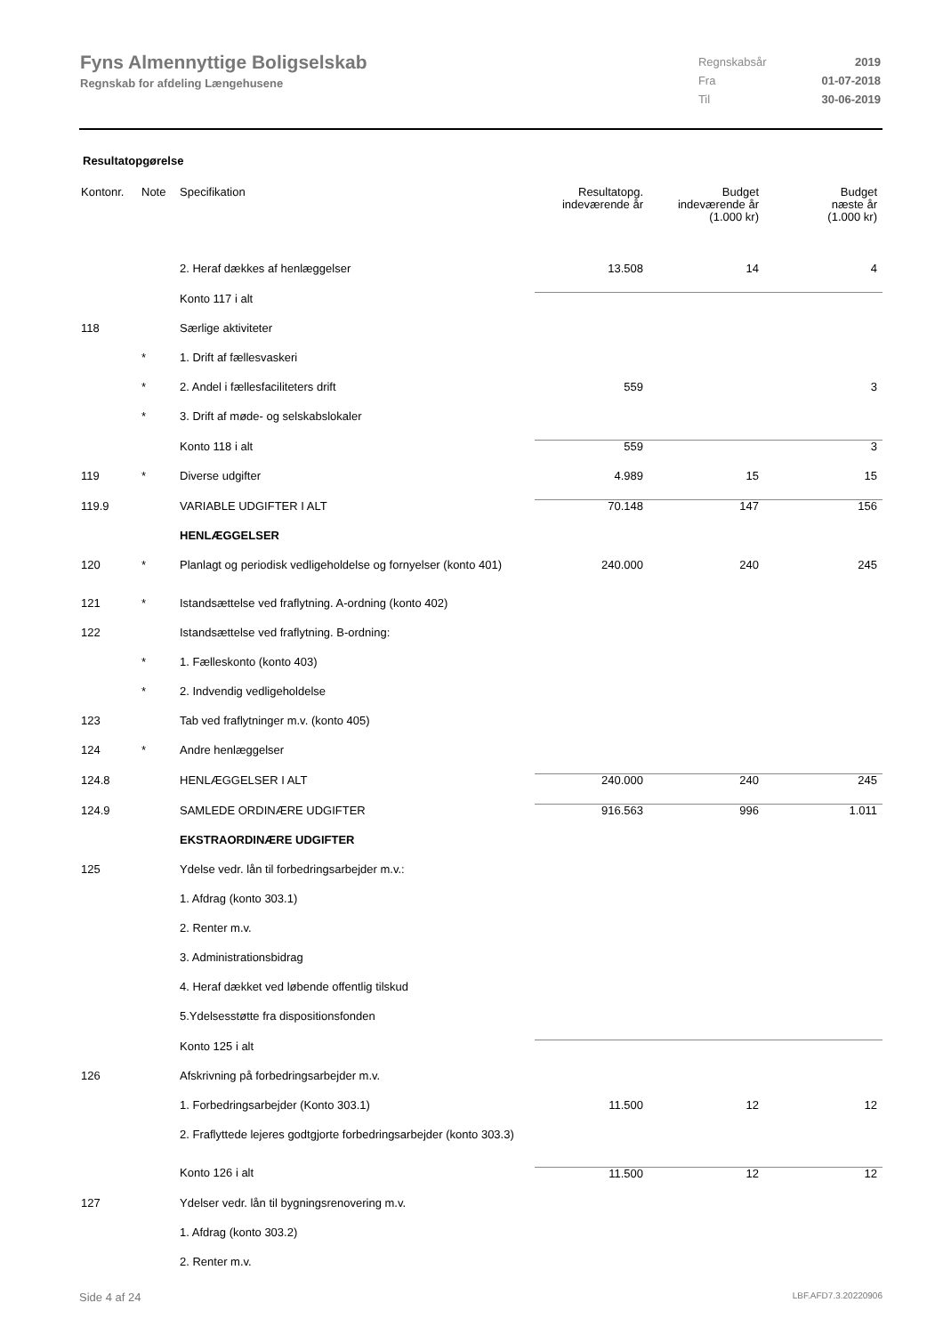Fyns Almennyttige Boligselskab
Regnskab for afdeling Længehusene
| Regnskabsår | 2019 |
| Fra | 01-07-2018 |
| Til | 30-06-2019 |
Resultatopgørelse
| Kontonr. | Note | Specifikation | Resultatopg. indeværende år | Budget indeværende år (1.000 kr) | Budget næste år (1.000 kr) |
| --- | --- | --- | --- | --- | --- |
| | | 2. Heraf dækkes af henlæggelser | 13.508 | 14 | 4 |
| | | Konto 117 i alt | | | |
| 118 | | Særlige aktiviteter | | | |
| | * | 1. Drift af fællesvaskeri | | | |
| | * | 2. Andel i fællesfaciliteters drift | 559 | | 3 |
| | * | 3. Drift af møde- og selskabslokaler | | | |
| | | Konto 118 i alt | 559 | | 3 |
| 119 | * | Diverse udgifter | 4.989 | 15 | 15 |
| 119.9 | | VARIABLE UDGIFTER I ALT | 70.148 | 147 | 156 |
| | | HENLÆGGELSER | | | |
| 120 | * | Planlagt og periodisk vedligeholdelse og fornyelser (konto 401) | 240.000 | 240 | 245 |
| 121 | * | Istandsættelse ved fraflytning. A-ordning (konto 402) | | | |
| 122 | | Istandsættelse ved fraflytning. B-ordning: | | | |
| | * | 1. Fælleskonto (konto 403) | | | |
| | * | 2. Indvendig vedligeholdelse | | | |
| 123 | | Tab ved fraflytninger m.v. (konto 405) | | | |
| 124 | * | Andre henlæggelser | | | |
| 124.8 | | HENLÆGGELSER I ALT | 240.000 | 240 | 245 |
| 124.9 | | SAMLEDE ORDINÆRE UDGIFTER | 916.563 | 996 | 1.011 |
| | | EKSTRAORDINÆRE UDGIFTER | | | |
| 125 | | Ydelse vedr. lån til forbedringsarbejder m.v.: | | | |
| | | 1. Afdrag (konto 303.1) | | | |
| | | 2. Renter m.v. | | | |
| | | 3. Administrationsbidrag | | | |
| | | 4. Heraf dækket ved løbende offentlig tilskud | | | |
| | | 5.Ydelsesstøtte fra dispositionsfonden | | | |
| | | Konto 125 i alt | | | |
| 126 | | Afskrivning på forbedringsarbejder m.v. | | | |
| | | 1. Forbedringsarbejder (Konto 303.1) | 11.500 | 12 | 12 |
| | | 2. Fraflyttede lejeres godtgjorte forbedringsarbejder (konto 303.3) | | | |
| | | Konto 126 i alt | 11.500 | 12 | 12 |
| 127 | | Ydelser vedr. lån til bygningsrenovering m.v. | | | |
| | | 1. Afdrag (konto 303.2) | | | |
| | | 2. Renter m.v. | | | |
Side 4 af 24 LBF.AFD7.3.20220906